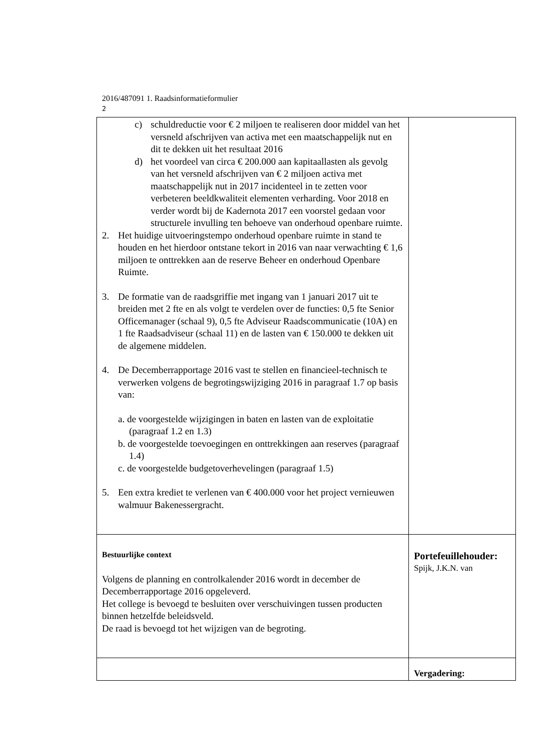2016/487091 1. Raadsinformatieformulier
2
| c) schuldreductie voor € 2 miljoen te realiseren door middel van het versneld afschrijven van activa met een maatschappelijk nut en dit te dekken uit het resultaat 2016 d) het voordeel van circa € 200.000 aan kapitaallasten als gevolg van het versneld afschrijven van € 2 miljoen activa met maatschappelijk nut in 2017 incidenteel in te zetten voor verbeteren beeldkwaliteit elementen verharding. Voor 2018 en verder wordt bij de Kadernota 2017 een voorstel gedaan voor structurele invulling ten behoeve van onderhoud openbare ruimte. 2. Het huidige uitvoeringstempo onderhoud openbare ruimte in stand te houden en het hierdoor ontstane tekort in 2016 van naar verwachting € 1,6 miljoen te onttrekken aan de reserve Beheer en onderhoud Openbare Ruimte. 3. De formatie van de raadsgriffie met ingang van 1 januari 2017 uit te breiden met 2 fte en als volgt te verdelen over de functies: 0,5 fte Senior Officemanager (schaal 9), 0,5 fte Adviseur Raadscommunicatie (10A) en 1 fte Raadsadviseur (schaal 11) en de lasten van € 150.000 te dekken uit de algemene middelen. 4. De Decemberrapportage 2016 vast te stellen en financieel-technisch te verwerken volgens de begrotingswijziging 2016 in paragraaf 1.7 op basis van: a. de voorgestelde wijzigingen in baten en lasten van de exploitatie (paragraaf 1.2 en 1.3) b. de voorgestelde toevoegingen en onttrekkingen aan reserves (paragraaf 1.4) c. de voorgestelde budgetoverhevelingen (paragraaf 1.5) 5. Een extra krediet te verlenen van € 400.000 voor het project vernieuwen walmuur Bakenessergracht. | |
| Bestuurlijke context Volgens de planning en controlkalender 2016 wordt in december de Decemberrapportage 2016 opgeleverd. Het college is bevoegd te besluiten over verschuivingen tussen producten binnen hetzelfde beleidsveld. De raad is bevoegd tot het wijzigen van de begroting. | Portefeuillehouder: Spijk, J.K.N. van |
| | Vergadering: |